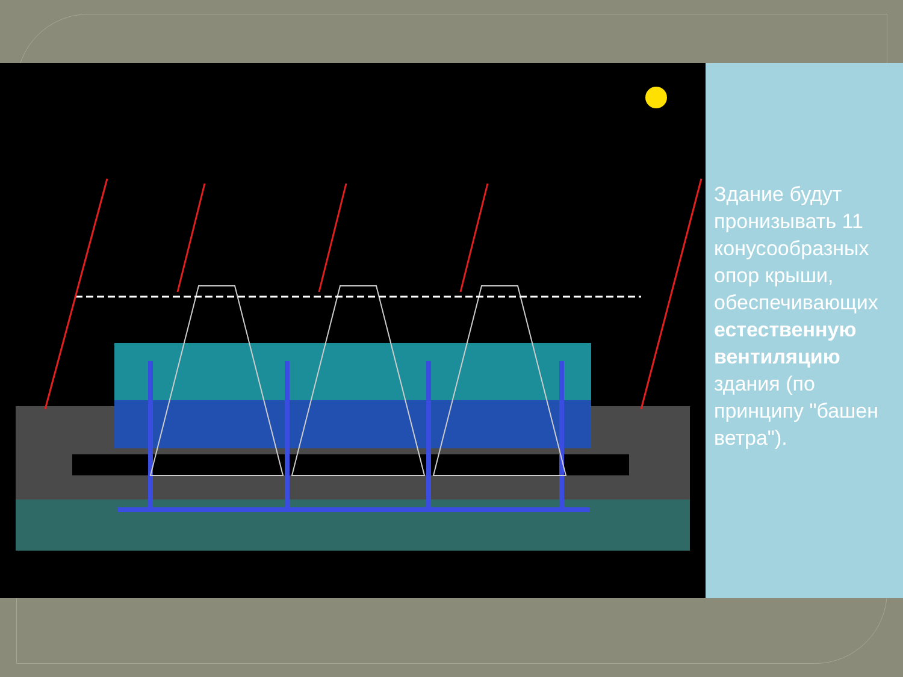Здание будут пронизывать 11 конусообразных опор крыши, обеспечивающих естественную вентиляцию здания (по принципу "башен ветра").